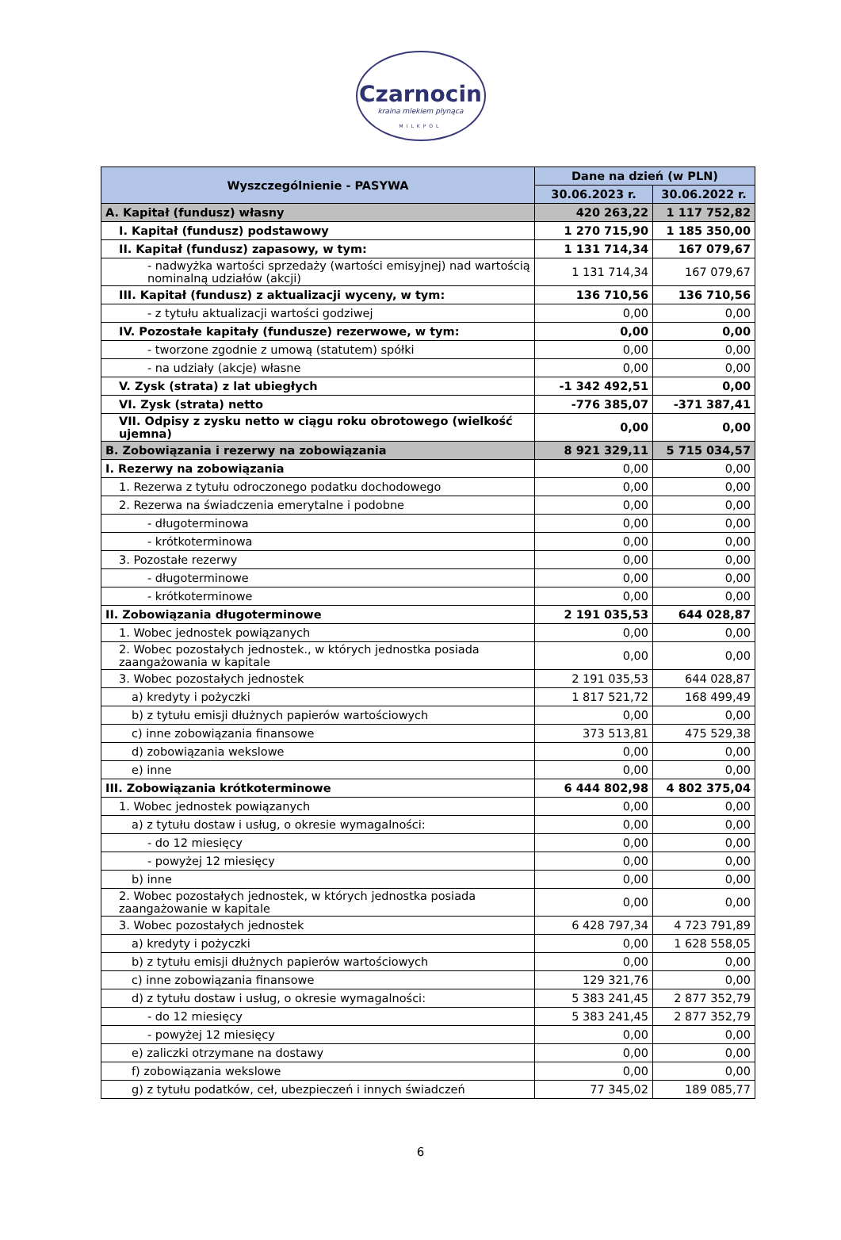Czarnocin
kraina mlekiem płynąca
MILKPOL
| Wyszczególnienie - PASYWA | Dane na dzień (w PLN) | |
| --- | --- | --- |
| | 30.06.2023 r. | 30.06.2022 r. |
| A. Kapitał (fundusz) własny | 420 263,22 | 1 117 752,82 |
| I. Kapitał (fundusz) podstawowy | 1 270 715,90 | 1 185 350,00 |
| II. Kapitał (fundusz) zapasowy, w tym: | 1 131 714,34 | 167 079,67 |
| - nadwyżka wartości sprzedaży (wartości emisyjnej) nad wartością nominalną udziałów (akcji) | 1 131 714,34 | 167 079,67 |
| III. Kapitał (fundusz) z aktualizacji wyceny, w tym: | 136 710,56 | 136 710,56 |
| - z tytułu aktualizacji wartości godziwej | 0,00 | 0,00 |
| IV. Pozostałe kapitały (fundusze) rezerwowe, w tym: | 0,00 | 0,00 |
| - tworzone zgodnie z umową (statutem) spółki | 0,00 | 0,00 |
| - na udziały (akcje) własne | 0,00 | 0,00 |
| V. Zysk (strata) z lat ubiegłych | -1 342 492,51 | 0,00 |
| VI. Zysk (strata) netto | -776 385,07 | -371 387,41 |
| VII. Odpisy z zysku netto w ciągu roku obrotowego (wielkość ujemna) | 0,00 | 0,00 |
| B. Zobowiązania i rezerwy na zobowiązania | 8 921 329,11 | 5 715 034,57 |
| I. Rezerwy na zobowiązania | 0,00 | 0,00 |
| 1. Rezerwa z tytułu odroczonego podatku dochodowego | 0,00 | 0,00 |
| 2. Rezerwa na świadczenia emerytalne i podobne | 0,00 | 0,00 |
| - długoterminowa | 0,00 | 0,00 |
| - krótkoterminowa | 0,00 | 0,00 |
| 3. Pozostałe rezerwy | 0,00 | 0,00 |
| - długoterminowe | 0,00 | 0,00 |
| - krótkoterminowe | 0,00 | 0,00 |
| II. Zobowiązania długoterminowe | 2 191 035,53 | 644 028,87 |
| 1. Wobec jednostek powiązanych | 0,00 | 0,00 |
| 2. Wobec pozostałych jednostek., w których jednostka posiada zaangażowania w kapitale | 0,00 | 0,00 |
| 3. Wobec pozostałych jednostek | 2 191 035,53 | 644 028,87 |
| a) kredyty i pożyczki | 1 817 521,72 | 168 499,49 |
| b) z tytułu emisji dłużnych papierów wartościowych | 0,00 | 0,00 |
| c) inne zobowiązania finansowe | 373 513,81 | 475 529,38 |
| d) zobowiązania wekslowe | 0,00 | 0,00 |
| e) inne | 0,00 | 0,00 |
| III. Zobowiązania krótkoterminowe | 6 444 802,98 | 4 802 375,04 |
| 1. Wobec jednostek powiązanych | 0,00 | 0,00 |
| a) z tytułu dostaw i usług, o okresie wymagalności: | 0,00 | 0,00 |
| - do 12 miesięcy | 0,00 | 0,00 |
| - powyżej 12 miesięcy | 0,00 | 0,00 |
| b) inne | 0,00 | 0,00 |
| 2. Wobec pozostałych jednostek, w których jednostka posiada zaangażowanie w kapitale | 0,00 | 0,00 |
| 3. Wobec pozostałych jednostek | 6 428 797,34 | 4 723 791,89 |
| a) kredyty i pożyczki | 0,00 | 1 628 558,05 |
| b) z tytułu emisji dłużnych papierów wartościowych | 0,00 | 0,00 |
| c) inne zobowiązania finansowe | 129 321,76 | 0,00 |
| d) z tytułu dostaw i usług, o okresie wymagalności: | 5 383 241,45 | 2 877 352,79 |
| - do 12 miesięcy | 5 383 241,45 | 2 877 352,79 |
| - powyżej 12 miesięcy | 0,00 | 0,00 |
| e) zaliczki otrzymane na dostawy | 0,00 | 0,00 |
| f) zobowiązania wekslowe | 0,00 | 0,00 |
| g) z tytułu podatków, ceł, ubezpieczeń i innych świadczeń | 77 345,02 | 189 085,77 |
6